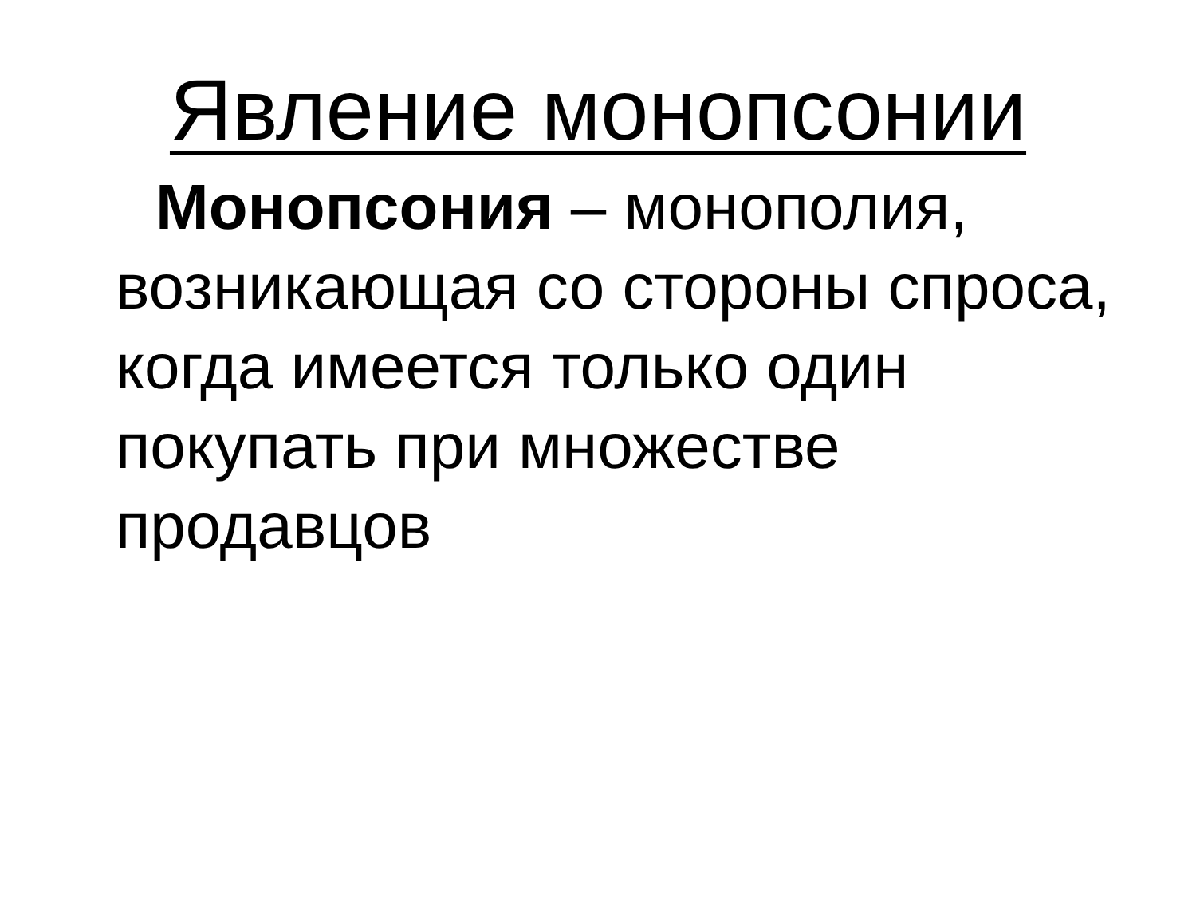Явление монопсонии
Монопсония – монополия, возникающая со стороны спроса, когда имеется только один покупать при множестве продавцов